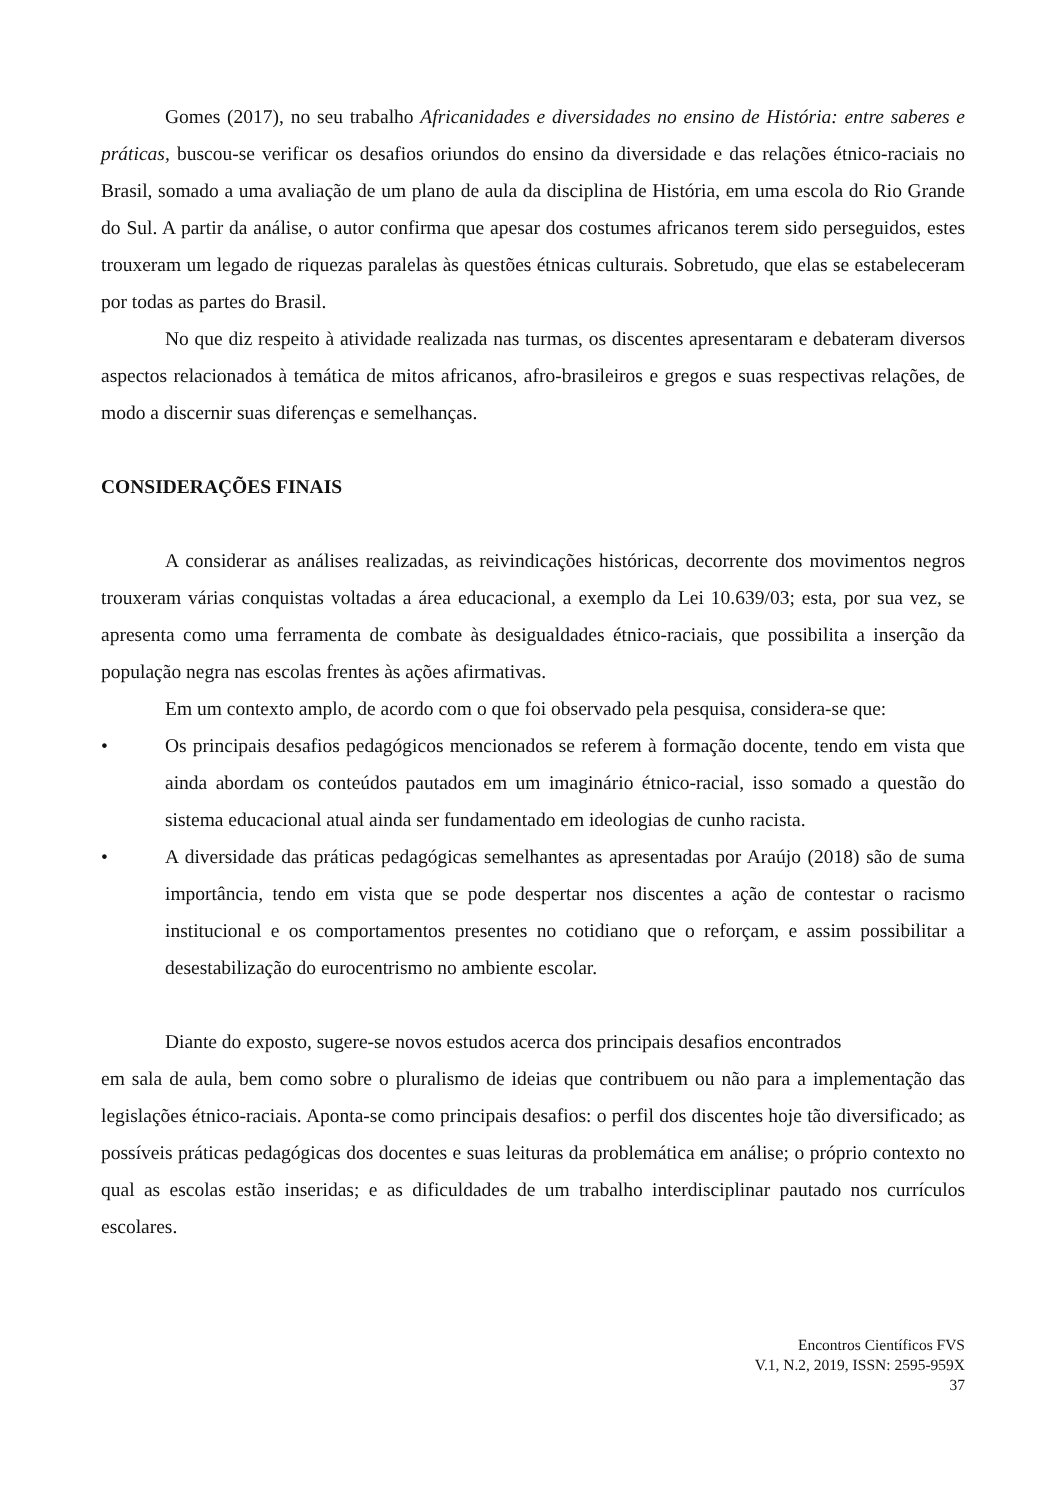Gomes (2017), no seu trabalho Africanidades e diversidades no ensino de História: entre saberes e práticas, buscou-se verificar os desafios oriundos do ensino da diversidade e das relações étnico-raciais no Brasil, somado a uma avaliação de um plano de aula da disciplina de História, em uma escola do Rio Grande do Sul. A partir da análise, o autor confirma que apesar dos costumes africanos terem sido perseguidos, estes trouxeram um legado de riquezas paralelas às questões étnicas culturais. Sobretudo, que elas se estabeleceram por todas as partes do Brasil.
No que diz respeito à atividade realizada nas turmas, os discentes apresentaram e debateram diversos aspectos relacionados à temática de mitos africanos, afro-brasileiros e gregos e suas respectivas relações, de modo a discernir suas diferenças e semelhanças.
CONSIDERAÇÕES FINAIS
A considerar as análises realizadas, as reivindicações históricas, decorrente dos movimentos negros trouxeram várias conquistas voltadas a área educacional, a exemplo da Lei 10.639/03; esta, por sua vez, se apresenta como uma ferramenta de combate às desigualdades étnico-raciais, que possibilita a inserção da população negra nas escolas frentes às ações afirmativas.
Em um contexto amplo, de acordo com o que foi observado pela pesquisa, considera-se que:
• Os principais desafios pedagógicos mencionados se referem à formação docente, tendo em vista que ainda abordam os conteúdos pautados em um imaginário étnico-racial, isso somado a questão do sistema educacional atual ainda ser fundamentado em ideologias de cunho racista.
• A diversidade das práticas pedagógicas semelhantes as apresentadas por Araújo (2018) são de suma importância, tendo em vista que se pode despertar nos discentes a ação de contestar o racismo institucional e os comportamentos presentes no cotidiano que o reforçam, e assim possibilitar a desestabilização do eurocentrismo no ambiente escolar.
Diante do exposto, sugere-se novos estudos acerca dos principais desafios encontrados
em sala de aula, bem como sobre o pluralismo de ideias que contribuem ou não para a implementação das legislações étnico-raciais. Aponta-se como principais desafios: o perfil dos discentes hoje tão diversificado; as possíveis práticas pedagógicas dos docentes e suas leituras da problemática em análise; o próprio contexto no qual as escolas estão inseridas; e as dificuldades de um trabalho interdisciplinar pautado nos currículos escolares.
Encontros Científicos FVS
V.1, N.2, 2019, ISSN: 2595-959X
37